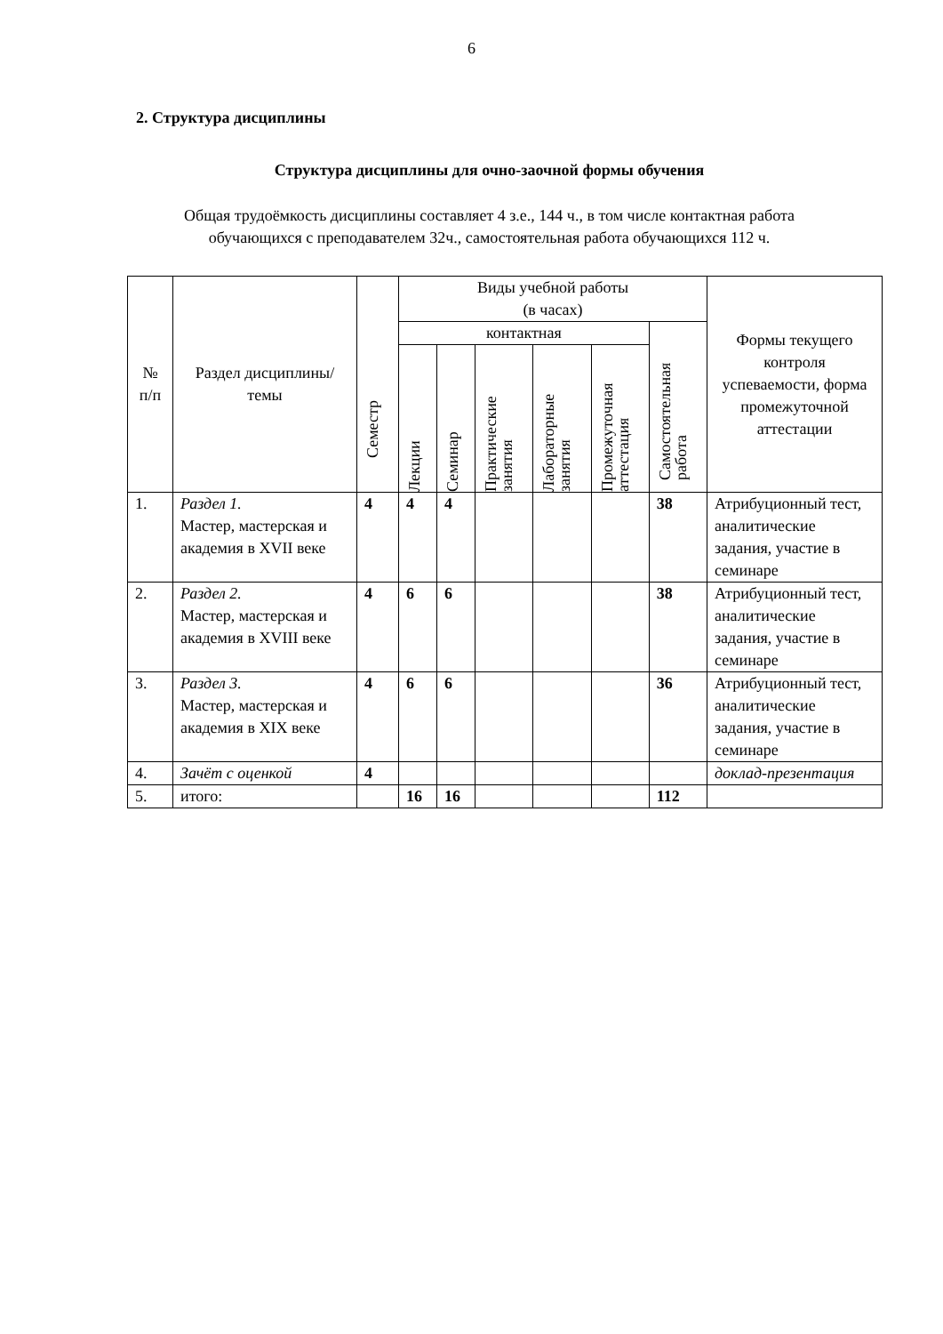6
2. Структура дисциплины
Структура дисциплины для очно-заочной формы обучения
Общая трудоёмкость дисциплины составляет 4 з.е., 144 ч., в том числе контактная работа
обучающихся с преподавателем 32ч., самостоятельная работа обучающихся 112 ч.
| № п/п | Раздел дисциплины/темы | Семестр | Виды учебной работы (в часах) | | | | | | Формы текущего контроля успеваемости, форма промежуточной аттестации |
| --- | --- | --- | --- | --- | --- | --- | --- | --- | --- |
| | | | контактная | | | | | Самостоятельная работа | |
| | | | Лекции | Семинар | Практические занятия | Лабораторные занятия | Промежуточная аттестация | | |
| 1. | Раздел 1. Мастер, мастерская и академия в XVII веке | 4 | 4 | 4 | | | | 38 | Атрибуционный тест, аналитические задания, участие в семинаре |
| 2. | Раздел 2. Мастер, мастерская и академия в XVIII веке | 4 | 6 | 6 | | | | 38 | Атрибуционный тест, аналитические задания, участие в семинаре |
| 3. | Раздел 3. Мастер, мастерская и академия в XIX веке | 4 | 6 | 6 | | | | 36 | Атрибуционный тест, аналитические задания, участие в семинаре |
| 4. | Зачёт с оценкой | 4 | | | | | | | доклад-презентация |
| 5. | итого: | | 16 | 16 | | | | 112 | |